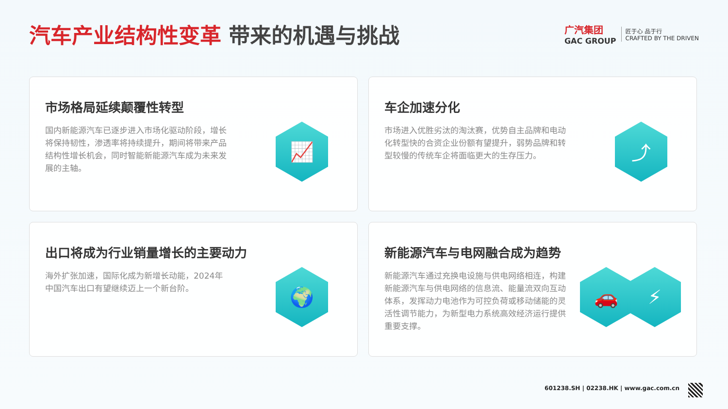汽车产业结构性变革 带来的机遇与挑战
广汽集团
GAC GROUP
匠于心 品于行
CRAFTED BY THE DRIVEN
市场格局延续颠覆性转型
国内新能源汽车已逐步进入市场化驱动阶段，增长将保持韧性，渗透率将持续提升，期间将带来产品结构性增长机会，同时智能新能源汽车成为未来发展的主轴。
📈
车企加速分化
市场进入优胜劣汰的淘汰赛，优势自主品牌和电动化转型快的合资企业份额有望提升，弱势品牌和转型较慢的传统车企将面临更大的生存压力。
⤴
出口将成为行业销量增长的主要动力
海外扩张加速，国际化成为新增长动能，2024年中国汽车出口有望继续迈上一个新台阶。
🌍
新能源汽车与电网融合成为趋势
新能源汽车通过充换电设施与供电网络相连，构建新能源汽车与供电网络的信息流、能量流双向互动体系，发挥动力电池作为可控负荷或移动储能的灵活性调节能力，为新型电力系统高效经济运行提供重要支撑。
🚗 ⚡
601238.SH | 02238.HK | www.gac.com.cn